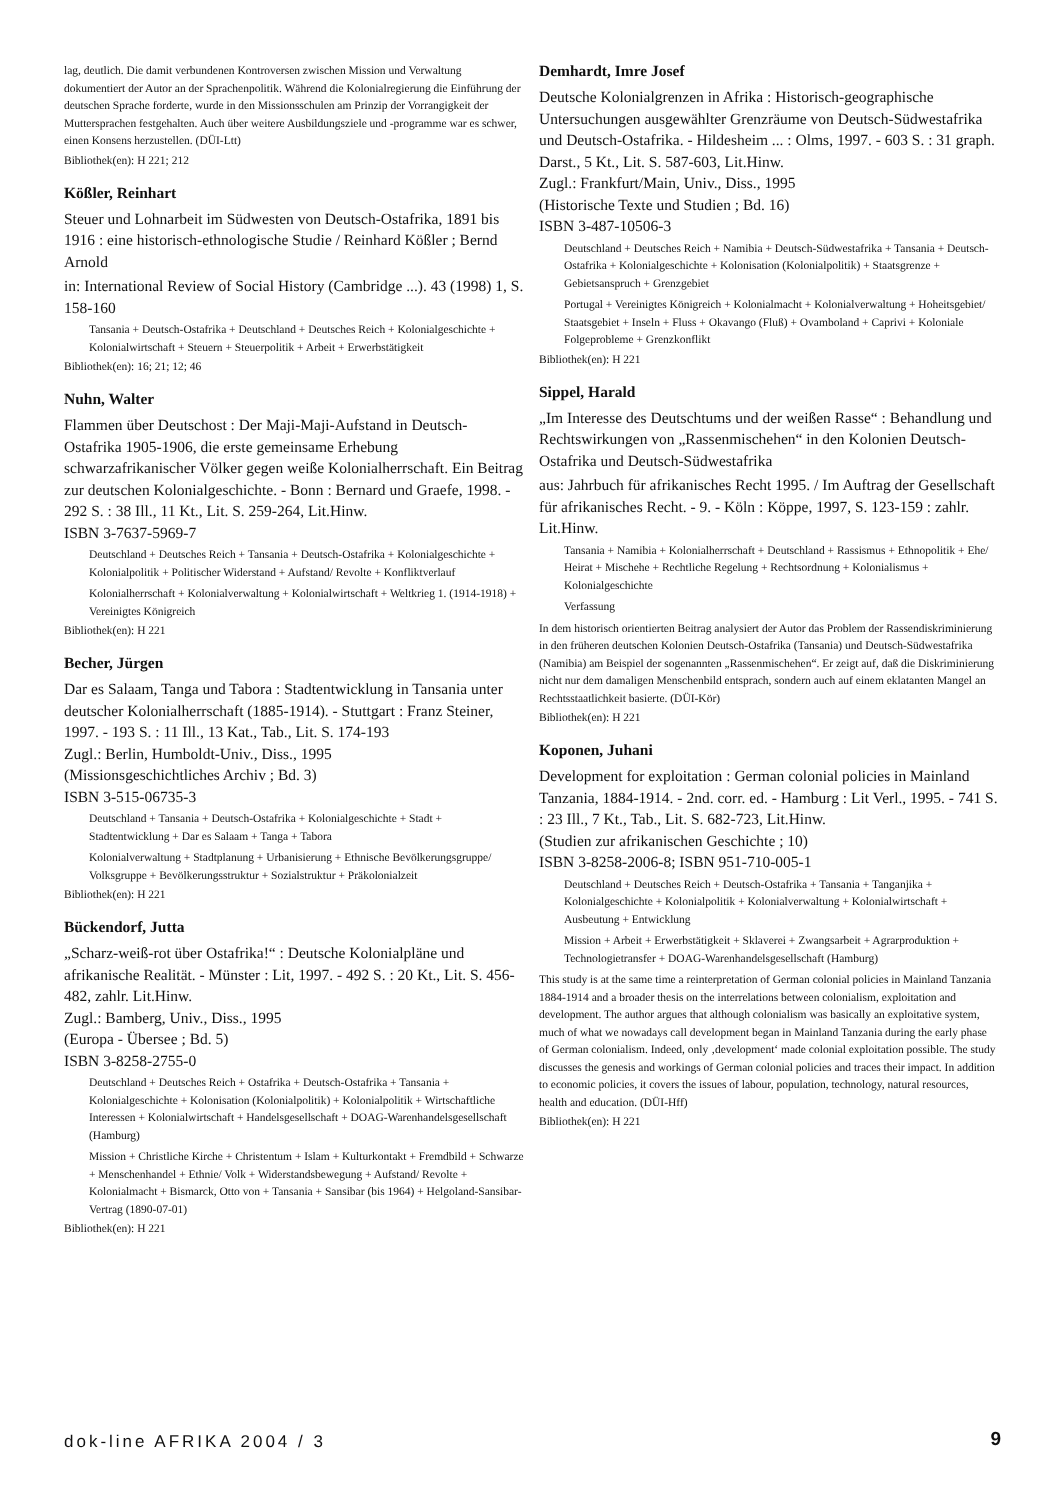lag, deutlich. Die damit verbundenen Kontroversen zwischen Mission und Verwaltung dokumentiert der Autor an der Sprachenpolitik. Während die Kolonialregierung die Einführung der deutschen Sprache forderte, wurde in den Missionsschulen am Prinzip der Vorrangigkeit der Muttersprachen festgehalten. Auch über weitere Ausbildungsziele und -programme war es schwer, einen Konsens herzustellen. (DÜI-Ltt)
Bibliothek(en): H 221; 212
Kößler, Reinhart
Steuer und Lohnarbeit im Südwesten von Deutsch-Ostafrika, 1891 bis 1916 : eine historisch-ethnologische Studie / Reinhard Kößler ; Bernd Arnold
in: International Review of Social History (Cambridge ...). 43 (1998) 1, S. 158-160
Tansania + Deutsch-Ostafrika + Deutschland + Deutsches Reich + Kolonialgeschichte + Kolonialwirtschaft + Steuern + Steuerpolitik + Arbeit + Erwerbstätigkeit
Bibliothek(en): 16; 21; 12; 46
Nuhn, Walter
Flammen über Deutschost : Der Maji-Maji-Aufstand in Deutsch-Ostafrika 1905-1906, die erste gemeinsame Erhebung schwarzafrikanischer Völker gegen weiße Kolonialherrschaft. Ein Beitrag zur deutschen Kolonialgeschichte. - Bonn : Bernard und Graefe, 1998. - 292 S. : 38 Ill., 11 Kt., Lit. S. 259-264, Lit.Hinw.
ISBN 3-7637-5969-7
Deutschland + Deutsches Reich + Tansania + Deutsch-Ostafrika + Kolonialgeschichte + Kolonialpolitik + Politischer Widerstand + Aufstand/ Revolte + Konfliktverlauf
Kolonialherrschaft + Kolonialverwaltung + Kolonialwirtschaft + Weltkrieg 1. (1914-1918) + Vereinigtes Königreich
Bibliothek(en): H 221
Becher, Jürgen
Dar es Salaam, Tanga und Tabora : Stadtentwicklung in Tansania unter deutscher Kolonialherrschaft (1885-1914). - Stuttgart : Franz Steiner, 1997. - 193 S. : 11 Ill., 13 Kat., Tab., Lit. S. 174-193
Zugl.: Berlin, Humboldt-Univ., Diss., 1995
(Missionsgeschichtliches Archiv ; Bd. 3)
ISBN 3-515-06735-3
Deutschland + Tansania + Deutsch-Ostafrika + Kolonialgeschichte + Stadt + Stadtentwicklung + Dar es Salaam + Tanga + Tabora
Kolonialverwaltung + Stadtplanung + Urbanisierung + Ethnische Bevölkerungsgruppe/ Volksgruppe + Bevölkerungsstruktur + Sozialstruktur + Präkolonialzeit
Bibliothek(en): H 221
Bückendorf, Jutta
„Scharz-weiß-rot über Ostafrika!“ : Deutsche Kolonialpläne und afrikanische Realität. - Münster : Lit, 1997. - 492 S. : 20 Kt., Lit. S. 456-482, zahlr. Lit.Hinw.
Zugl.: Bamberg, Univ., Diss., 1995
(Europa - Übersee ; Bd. 5)
ISBN 3-8258-2755-0
Deutschland + Deutsches Reich + Ostafrika + Deutsch-Ostafrika + Tansania + Kolonialgeschichte + Kolonisation (Kolonialpolitik) + Kolonialpolitik + Wirtschaftliche Interessen + Kolonialwirtschaft + Handelsgesellschaft + DOAG-Warenhandelsgesellschaft (Hamburg)
Mission + Christliche Kirche + Christentum + Islam + Kulturkontakt + Fremdbild + Schwarze + Menschenhandel + Ethnie/ Volk + Widerstandsbewegung + Aufstand/ Revolte + Kolonialmacht + Bismarck, Otto von + Tansania + Sansibar (bis 1964) + Helgoland-Sansibar-Vertrag (1890-07-01)
Bibliothek(en): H 221
Demhardt, Imre Josef
Deutsche Kolonialgrenzen in Afrika : Historisch-geographische Untersuchungen ausgewählter Grenzräume von Deutsch-Südwestafrika und Deutsch-Ostafrika. - Hildesheim ... : Olms, 1997. - 603 S. : 31 graph. Darst., 5 Kt., Lit. S. 587-603, Lit.Hinw.
Zugl.: Frankfurt/Main, Univ., Diss., 1995
(Historische Texte und Studien ; Bd. 16)
ISBN 3-487-10506-3
Deutschland + Deutsches Reich + Namibia + Deutsch-Südwestafrika + Tansania + Deutsch-Ostafrika + Kolonialgeschichte + Kolonisation (Kolonialpolitik) + Staatsgrenze + Gebietsanspruch + Grenzgebiet
Portugal + Vereinigtes Königreich + Kolonialmacht + Kolonialverwaltung + Hoheitsgebiet/ Staatsgebiet + Inseln + Fluss + Okavango (Fluß) + Ovamboland + Caprivi + Koloniale Folgeprobleme + Grenzkonflikt
Bibliothek(en): H 221
Sippel, Harald
„Im Interesse des Deutschtums und der weißen Rasse“ : Behandlung und Rechtswirkungen von „Rassenmischehen“ in den Kolonien Deutsch-Ostafrika und Deutsch-Südwestafrika
aus: Jahrbuch für afrikanisches Recht 1995. / Im Auftrag der Gesellschaft für afrikanisches Recht. - 9. - Köln : Köppe, 1997, S. 123-159 : zahlr. Lit.Hinw.
Tansania + Namibia + Kolonialherrschaft + Deutschland + Rassismus + Ethnopolitik + Ehe/ Heirat + Mischehe + Rechtliche Regelung + Rechtsordnung + Kolonialismus + Kolonialgeschichte
Verfassung
In dem historisch orientierten Beitrag analysiert der Autor das Problem der Rassendiskriminierung in den früheren deutschen Kolonien Deutsch-Ostafrika (Tansania) und Deutsch-Südwestafrika (Namibia) am Beispiel der sogenannten „Rassenmischehen“. Er zeigt auf, daß die Diskriminierung nicht nur dem damaligen Menschenbild entsprach, sondern auch auf einem eklatanten Mangel an Rechtsstaatlichkeit basierte. (DÜI-Kör)
Bibliothek(en): H 221
Koponen, Juhani
Development for exploitation : German colonial policies in Mainland Tanzania, 1884-1914. - 2nd. corr. ed. - Hamburg : Lit Verl., 1995. - 741 S. : 23 Ill., 7 Kt., Tab., Lit. S. 682-723, Lit.Hinw.
(Studien zur afrikanischen Geschichte ; 10)
ISBN 3-8258-2006-8; ISBN 951-710-005-1
Deutschland + Deutsches Reich + Deutsch-Ostafrika + Tansania + Tanganjika + Kolonialgeschichte + Kolonialpolitik + Kolonialverwaltung + Kolonialwirtschaft + Ausbeutung + Entwicklung
Mission + Arbeit + Erwerbstätigkeit + Sklaverei + Zwangsarbeit + Agrarproduktion + Technologietransfer + DOAG-Warenhandelsgesellschaft (Hamburg)
This study is at the same time a reinterpretation of German colonial policies in Mainland Tanzania 1884-1914 and a broader thesis on the interrelations between colonialism, exploitation and development. The author argues that although colonialism was basically an exploitative system, much of what we nowadays call development began in Mainland Tanzania during the early phase of German colonialism. Indeed, only ‚development‘ made colonial exploitation possible. The study discusses the genesis and workings of German colonial policies and traces their impact. In addition to economic policies, it covers the issues of labour, population, technology, natural resources, health and education. (DÜI-Hff)
Bibliothek(en): H 221
dok-line AFRIKA 2004 / 3 9